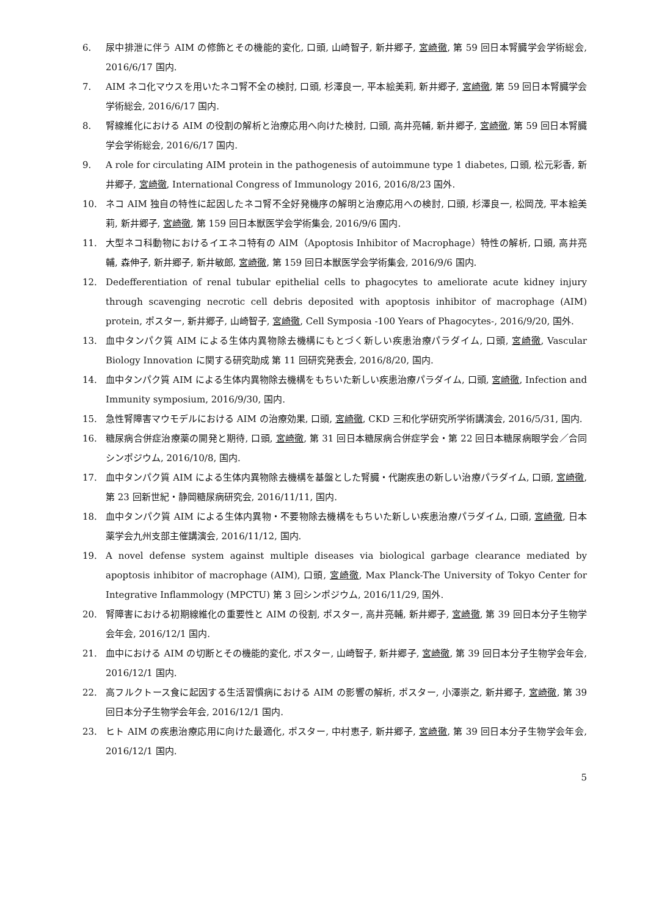6. 尿中排泄に伴う AIM の修飾とその機能的変化, 口頭, 山崎智子, 新井郷子, 宮崎徹, 第 59 回日本腎臓学会学術総会, 2016/6/17 国内.
7. AIM ネコ化マウスを用いたネコ腎不全の検討, 口頭, 杉澤良一, 平本絵美莉, 新井郷子, 宮崎徹, 第 59 回日本腎臓学会学術総会, 2016/6/17 国内.
8. 腎線維化における AIM の役割の解析と治療応用へ向けた検討, 口頭, 高井亮輔, 新井郷子, 宮崎徹, 第 59 回日本腎臓学会学術総会, 2016/6/17 国内.
9. A role for circulating AIM protein in the pathogenesis of autoimmune type 1 diabetes, 口頭, 松元彩香, 新井郷子, 宮崎徹, International Congress of Immunology 2016, 2016/8/23 国外.
10. ネコ AIM 独自の特性に起因したネコ腎不全好発機序の解明と治療応用への検討, 口頭, 杉澤良一, 松岡茂, 平本絵美莉, 新井郷子, 宮崎徹, 第 159 回日本獣医学会学術集会, 2016/9/6 国内.
11. 大型ネコ科動物におけるイエネコ特有の AIM（Apoptosis Inhibitor of Macrophage）特性の解析, 口頭, 高井亮輔, 森伸子, 新井郷子, 新井敏郎, 宮崎徹, 第 159 回日本獣医学会学術集会, 2016/9/6 国内.
12. Dedefferentiation of renal tubular epithelial cells to phagocytes to ameliorate acute kidney injury through scavenging necrotic cell debris deposited with apoptosis inhibitor of macrophage (AIM) protein, ポスター, 新井郷子, 山崎智子, 宮崎徹, Cell Symposia -100 Years of Phagocytes-, 2016/9/20, 国外.
13. 血中タンパク質 AIM による生体内異物除去機構にもとづく新しい疾患治療パラダイム, 口頭, 宮崎徹, Vascular Biology Innovation に関する研究助成 第 11 回研究発表会, 2016/8/20, 国内.
14. 血中タンパク質 AIM による生体内異物除去機構をもちいた新しい疾患治療パラダイム, 口頭, 宮崎徹, Infection and Immunity symposium, 2016/9/30, 国内.
15. 急性腎障害マウモデルにおける AIM の治療効果, 口頭, 宮崎徹, CKD 三和化学研究所学術講演会, 2016/5/31, 国内.
16. 糖尿病合併症治療薬の開発と期待, 口頭, 宮崎徹, 第 31 回日本糖尿病合併症学会・第 22 回日本糖尿病眼学会／合同シンポジウム, 2016/10/8, 国内.
17. 血中タンパク質 AIM による生体内異物除去機構を基盤とした腎臓・代謝疾患の新しい治療パラダイム, 口頭, 宮崎徹, 第 23 回新世紀・静岡糖尿病研究会, 2016/11/11, 国内.
18. 血中タンパク質 AIM による生体内異物・不要物除去機構をもちいた新しい疾患治療パラダイム, 口頭, 宮崎徹, 日本薬学会九州支部主催講演会, 2016/11/12, 国内.
19. A novel defense system against multiple diseases via biological garbage clearance mediated by apoptosis inhibitor of macrophage (AIM), 口頭, 宮崎徹, Max Planck-The University of Tokyo Center for Integrative Inflammology (MPCTU) 第 3 回シンポジウム, 2016/11/29, 国外.
20. 腎障害における初期線維化の重要性と AIM の役割, ポスター, 高井亮輔, 新井郷子, 宮崎徹, 第 39 回日本分子生物学会年会, 2016/12/1 国内.
21. 血中における AIM の切断とその機能的変化, ポスター, 山崎智子, 新井郷子, 宮崎徹, 第 39 回日本分子生物学会年会, 2016/12/1 国内.
22. 高フルクトース食に起因する生活習慣病における AIM の影響の解析, ポスター, 小澤崇之, 新井郷子, 宮崎徹, 第 39 回日本分子生物学会年会, 2016/12/1 国内.
23. ヒト AIM の疾患治療応用に向けた最適化, ポスター, 中村恵子, 新井郷子, 宮崎徹, 第 39 回日本分子生物学会年会, 2016/12/1 国内.
5